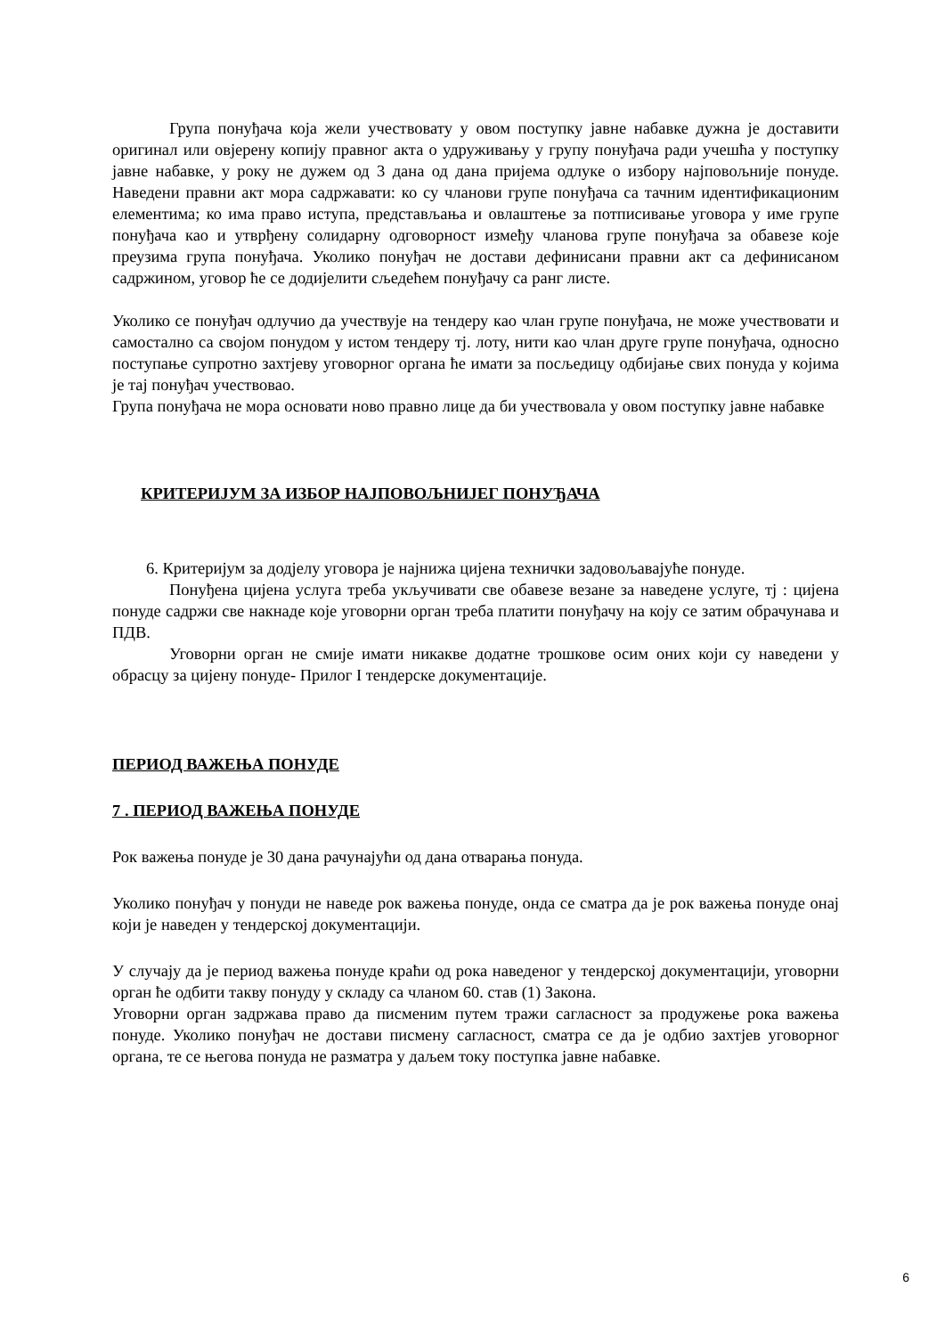Група понуђача која жели учествовату у овом поступку јавне набавке дужна је доставити оригинал или овјерену копију правног акта о удруживању у групу понуђача ради учешћа у поступку јавне набавке, у року не дужем од 3 дана од дана пријема одлуке о избору најповољније понуде. Наведени правни акт мора садржавати: ко су чланови групе понуђача са тачним идентификационим елементима; ко има право иступа, представљања и овлаштење за потписивање уговора у име групе понуђача као и утврђену солидарну одговорност између чланова групе понуђача за обавезе које преузима група понуђача. Уколико понуђач не достави дефинисани правни акт са дефинисаном садржином, уговор ће се додијелити сљедећем понуђачу са ранг листе.
Уколико се понуђач одлучио да учествује на тендеру као члан групе понуђача, не може учествовати и самостално са својом понудом у истом тендеру тј. лоту, нити као члан друге групе понуђача, односно поступање супротно захтјеву уговорног органа ће имати за посљедицу одбијање свих понуда у којима је тај понуђач учествовао.
Група понуђача не мора основати ново правно лице да би учествовала у овом поступку јавне набавке
КРИТЕРИЈУМ ЗА ИЗБОР НАЈПОВОЉНИЈЕГ ПОНУЂАЧА
6. Критеријум за додјелу уговора је најнижа цијена технички задовољавајуће понуде.
Понуђена цијена услуга треба укључивати све обавезе везане за наведене услуге, тј : цијена понуде садржи све накнаде које уговорни орган треба платити понуђачу на коју се затим обрачунава и ПДВ.
Уговорни орган не смије имати никакве додатне трошкове осим оних који су наведени у обрасцу за цијену понуде- Прилог I тендерске документације.
ПЕРИОД ВАЖЕЊА ПОНУДЕ
7 . ПЕРИОД ВАЖЕЊА ПОНУДЕ
Рок важења понуде је 30 дана рачунајући од дана отварања понуда.
Уколико понуђач у понуди не наведе рок важења понуде, онда се сматра да је рок важења понуде онај који је наведен у тендерској документацији.
У случају да је период важења понуде краћи од рока наведеног у тендерској документацији, уговорни орган ће одбити такву понуду у складу са чланом 60. став (1) Закона.
Уговорни орган задржава право да писменим путем тражи сагласност за продужење рока важења понуде. Уколико понуђач не достави писмену сагласност, сматра се да је одбио захтјев уговорног органа, те се његова понуда не разматра у даљем току поступка јавне набавке.
6